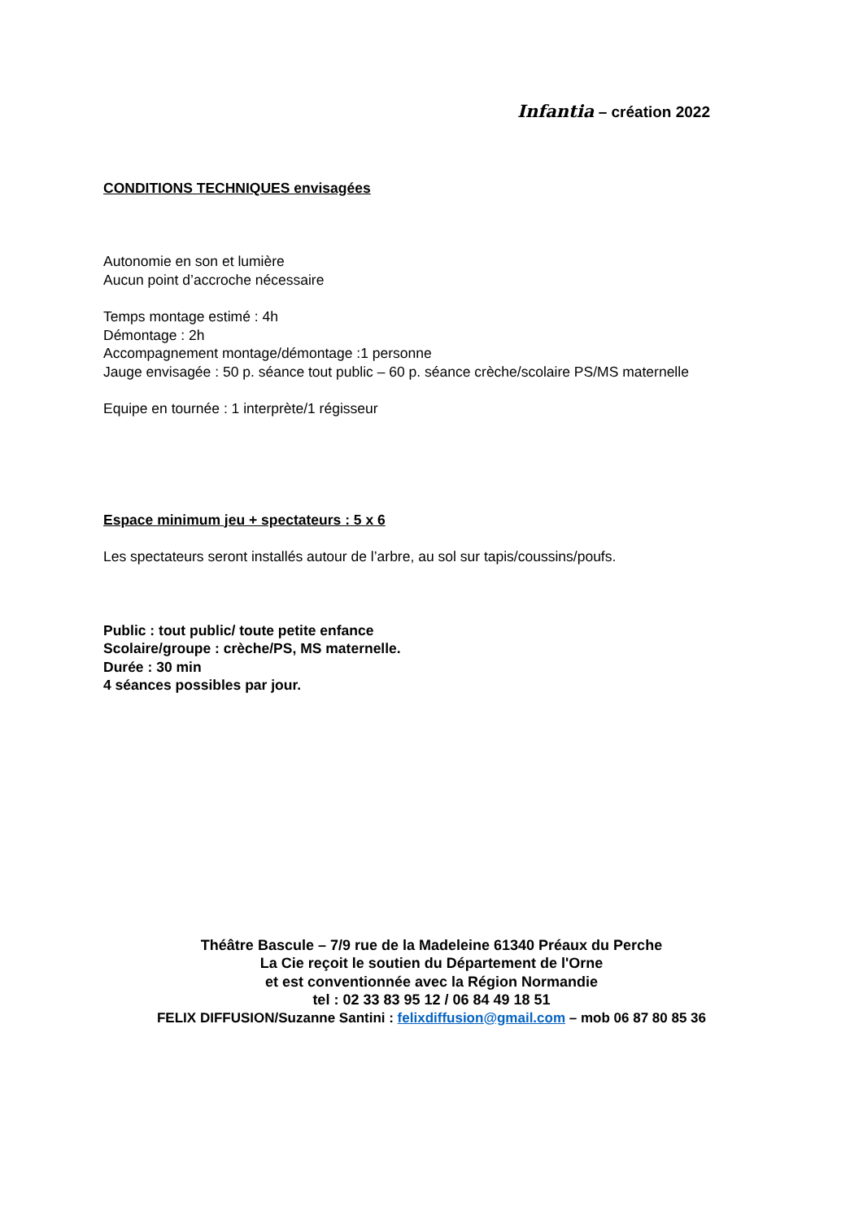Infantia – création 2022
CONDITIONS TECHNIQUES envisagées
Autonomie en son et lumière
Aucun point d’accroche nécessaire
Temps montage estimé : 4h
Démontage : 2h
Accompagnement montage/démontage :1 personne
Jauge envisagée : 50 p. séance tout public – 60 p. séance crèche/scolaire PS/MS maternelle
Equipe en tournée : 1 interprète/1 régisseur
Espace minimum jeu + spectateurs : 5 x 6
Les spectateurs seront installés autour de l’arbre, au sol sur tapis/coussins/poufs.
Public : tout public/ toute petite enfance
Scolaire/groupe : crèche/PS, MS maternelle.
Durée : 30 min
4 séances possibles par jour.
Théâtre Bascule – 7/9 rue de la Madeleine 61340 Préaux du Perche
La Cie reçoit le soutien du Département de l'Orne
et est conventionnée avec la Région Normandie
tel : 02 33 83 95 12 / 06 84 49 18 51
FELIX DIFFUSION/Suzanne Santini : felixdiffusion@gmail.com – mob 06 87 80 85 36